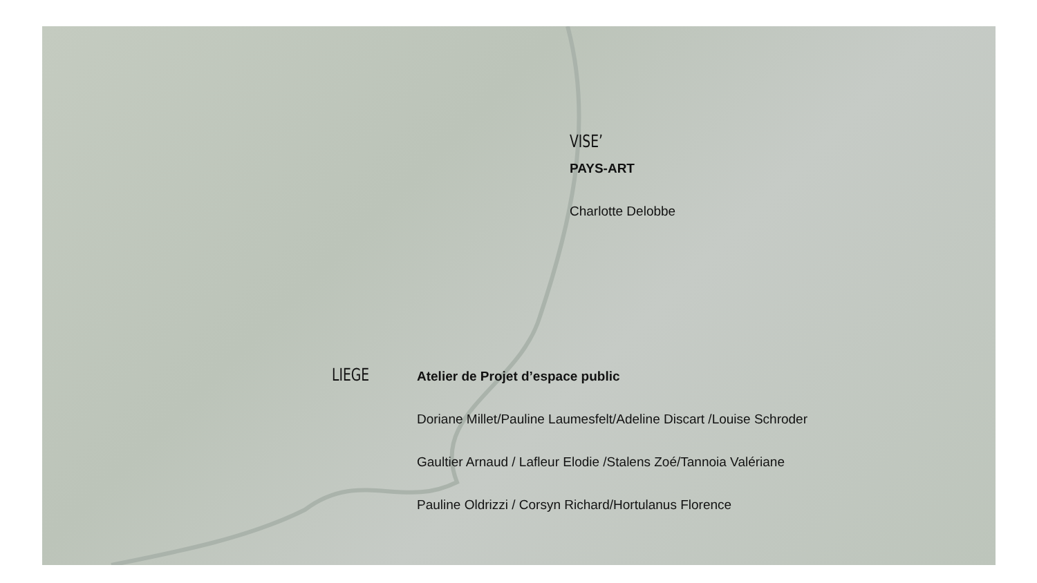VISE’
PAYS-ART
Charlotte Delobbe
LIEGE
Atelier de Projet d’espace public
Doriane Millet/Pauline Laumesfelt/Adeline Discart /Louise Schroder
Gaultier Arnaud / Lafleur Elodie /Stalens Zoé/Tannoia Valériane
Pauline Oldrizzi / Corsyn Richard/Hortulanus Florence